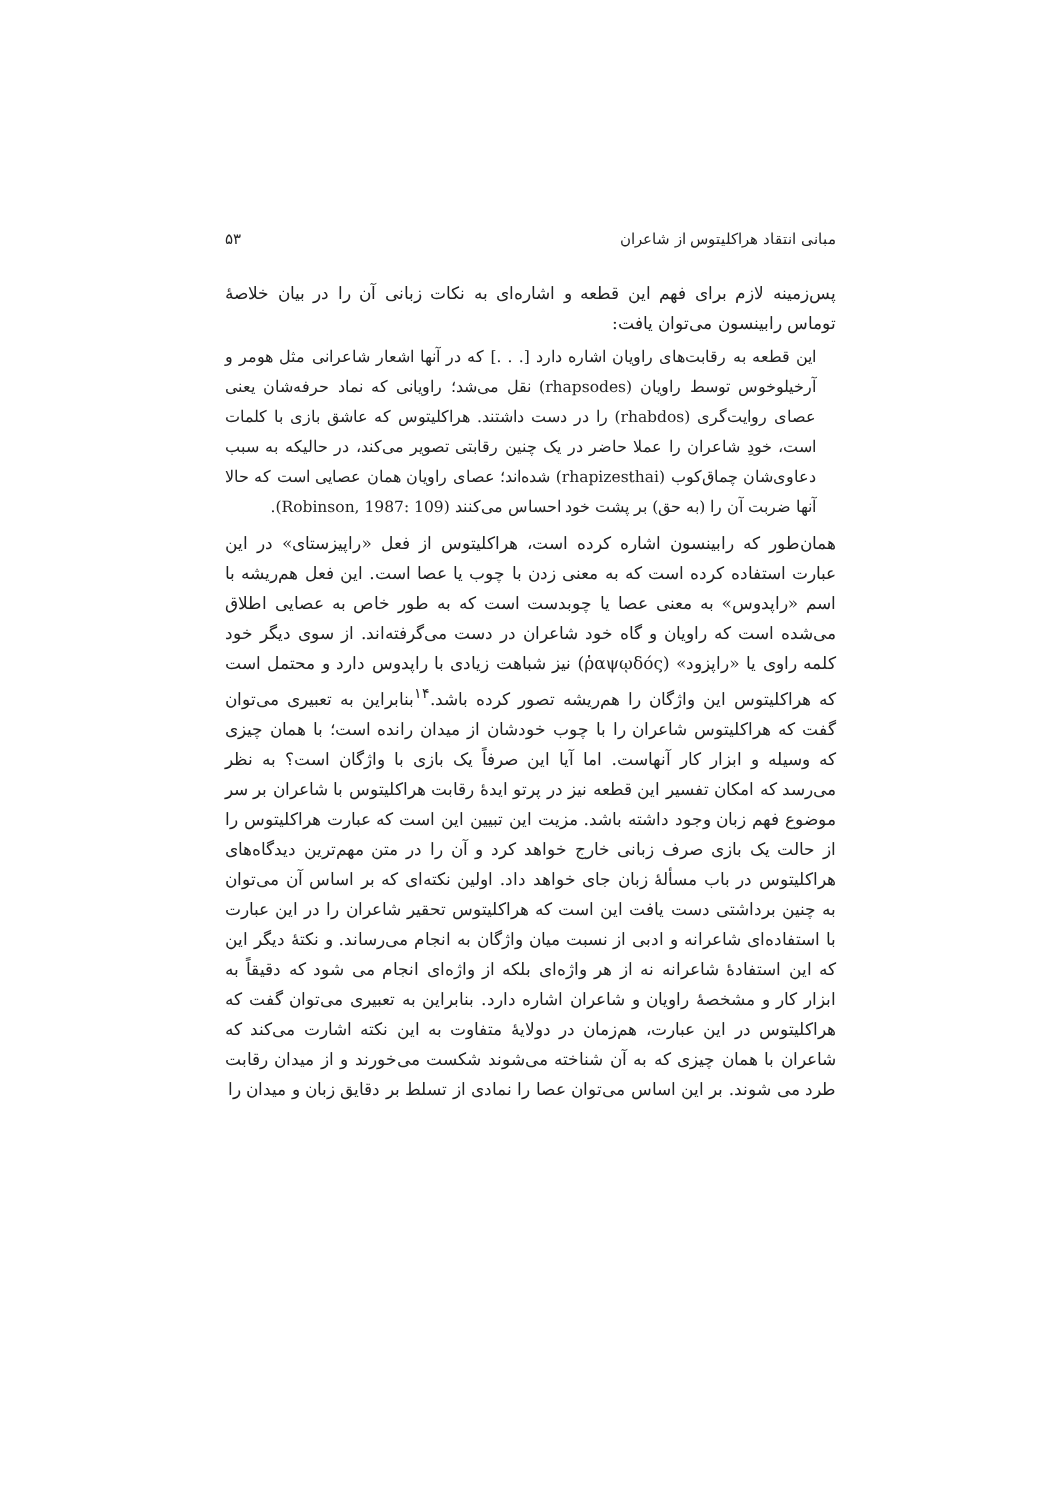مبانی انتقاد هراکلیتوس از شاعران ۵۳
پس‌زمینه لازم برای فهم این قطعه و اشاره‌ای به نکات زبانی آن را در بیان خلاصهٔ توماس رابینسون می‌توان یافت:
این قطعه به رقابت‌های راویان اشاره دارد [. . .] که در آنها اشعار شاعرانی مثل هومر و آرخیلوخوس توسط راویان (rhapsodes) نقل می‌شد؛ راویانی که نماد حرفه‌شان یعنی عصای روایت‌گری (rhabdos) را در دست داشتند. هراکلیتوس که عاشق بازی با کلمات است، خودِ شاعران را عملا حاضر در یک چنین رقابتی تصویر می‌کند، در حالیکه به سبب دعاوی‌شان چماق‌کوب (rhapizesthai) شده‌اند؛ عصای راویان همان عصایی است که حالا آنها ضربت آن را (به حق) بر پشت خود احساس می‌کنند (Robinson, 1987: 109).
همان‌طور که رابینسون اشاره کرده است، هراکلیتوس از فعل «راپیزستای» در این عبارت استفاده کرده است که به معنی زدن با چوب یا عصا است. این فعل هم‌ریشه با اسم «راپدوس» به معنی عصا یا چوبدست است که به طور خاص به عصایی اطلاق می‌شده است که راویان و گاه خود شاعران در دست می‌گرفته‌اند. از سوی دیگر خود کلمه راوی یا «راپزود» (ῥαψῳδός) نیز شباهت زیادی با راپدوس دارد و محتمل است که هراکلیتوس این واژگان را هم‌ریشه تصور کرده باشد.<sup>۱۴</sup>بنابراین به تعبیری می‌توان گفت که هراکلیتوس شاعران را با چوب خودشان از میدان رانده است؛ با همان چیزی که وسیله و ابزار کار آنهاست. اما آیا این صرفاً یک بازی با واژگان است؟ به نظر می‌رسد که امکان تفسیر این قطعه نیز در پرتو ایدهٔ رقابت هراکلیتوس با شاعران بر سر موضوع فهم زبان وجود داشته باشد. مزیت این تبیین این است که عبارت هراکلیتوس را از حالت یک بازی صرف زبانی خارج خواهد کرد و آن را در متن مهم‌ترین دیدگاه‌های هراکلیتوس در باب مسألهٔ زبان جای خواهد داد. اولین نکته‌ای که بر اساس آن می‌توان به چنین برداشتی دست یافت این است که هراکلیتوس تحقیر شاعران را در این عبارت با استفاده‌ای شاعرانه و ادبی از نسبت میان واژگان به انجام می‌رساند. و نکتهٔ دیگر این که این استفادهٔ شاعرانه نه از هر واژه‌ای بلکه از واژه‌ای انجام می شود که دقیقاً به ابزار کار و مشخصهٔ راویان و شاعران اشاره دارد. بنابراین به تعبیری می‌توان گفت که هراکلیتوس در این عبارت، هم‌زمان در دولایهٔ متفاوت به این نکته اشارت می‌کند که شاعران با همان چیزی که به آن شناخته می‌شوند شکست می‌خورند و از میدان رقابت طرد می شوند. بر این اساس می‌توان عصا را نمادی از تسلط بر دقایق زبان و میدان را